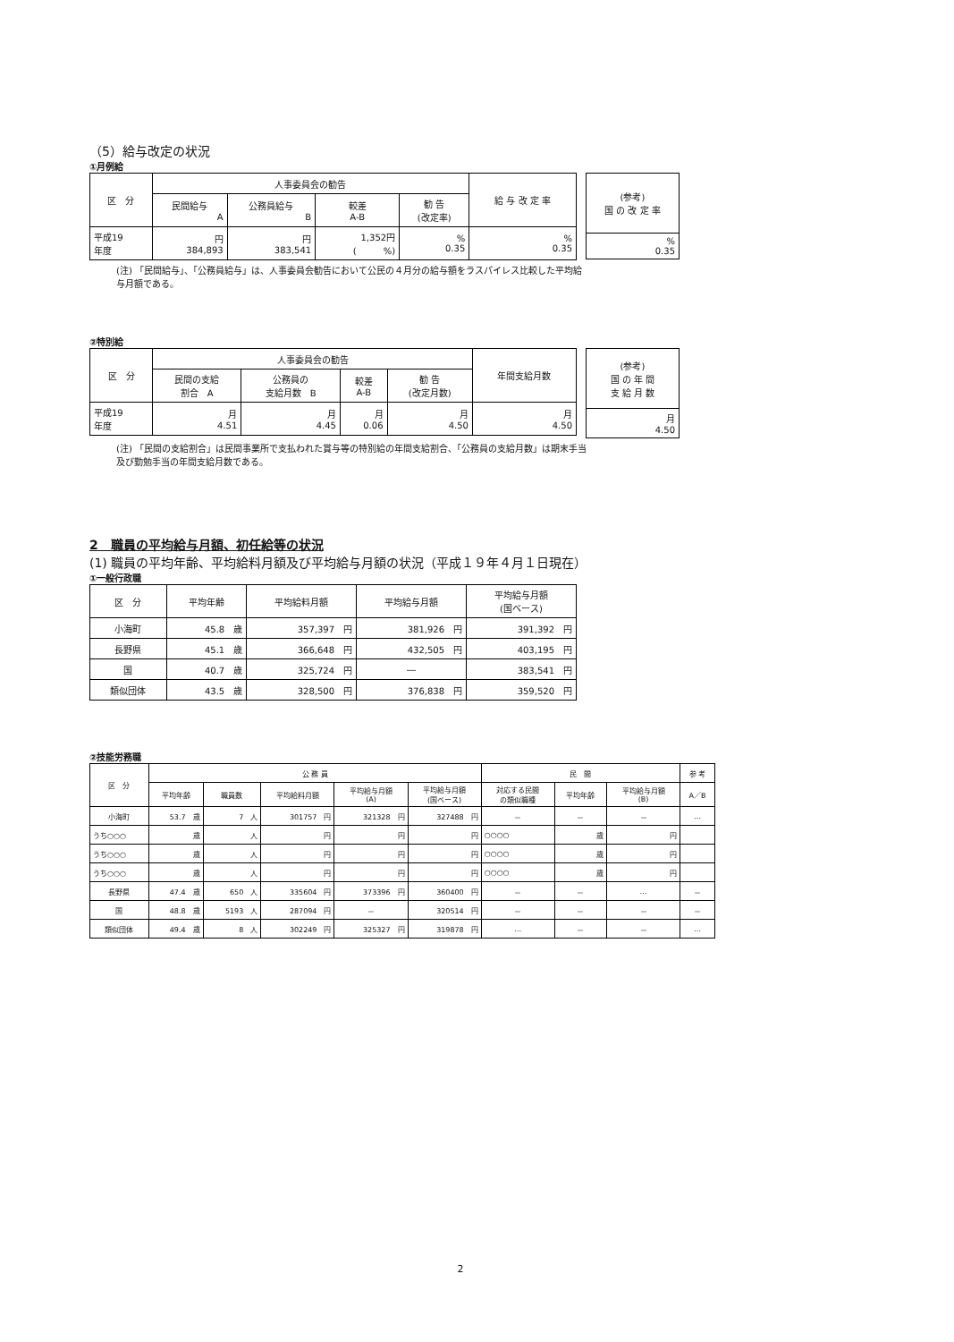（5）給与改定の状況
①月例給
| 区 分 | 人事委員会の勧告 | | | | 給 与 改 定 率 |
| --- | --- | --- | --- | --- | --- |
| | 民間給与 A | 公務員給与 B | 較差 A-B | 勧 告 (改定率) | |
| 平成19 年度 | 円 384,893 | 円 383,541 | 1,352円 ( %) | % 0.35 | % 0.35 |
| (参考) 国 の 改 定 率 |
| --- |
| % 0.35 |
(注) 「民間給与」、「公務員給与」は、人事委員会勧告において公民の４月分の給与額をラスパイレス比較した平均給与月額である。
②特別給
| 区 分 | 人事委員会の勧告 | | | | 年間支給月数 |
| --- | --- | --- | --- | --- | --- |
| | 民間の支給 割合 A | 公務員の 支給月数 B | 較差 A-B | 勧 告 (改定月数) | |
| 平成19 年度 | 月 4.51 | 月 4.45 | 月 0.06 | 月 4.50 | 月 4.50 |
| (参考) 国 の 年 間 支 給 月 数 |
| --- |
| 月 4.50 |
(注) 「民間の支給割合」は民間事業所で支払われた賞与等の特別給の年間支給割合、「公務員の支給月数」は期末手当及び勤勉手当の年間支給月数である。
2　職員の平均給与月額、初任給等の状況
(1) 職員の平均年齢、平均給料月額及び平均給与月額の状況（平成１９年４月１日現在）
①一般行政職
| 区 分 | 平均年齢 | 平均給料月額 | 平均給与月額 | 平均給与月額 (国ベース) |
| --- | --- | --- | --- | --- |
| 小海町 | 45.8 歳 | 357,397 円 | 381,926 円 | 391,392 円 |
| 長野県 | 45.1 歳 | 366,648 円 | 432,505 円 | 403,195 円 |
| 国 | 40.7 歳 | 325,724 円 | ― | 383,541 円 |
| 類似団体 | 43.5 歳 | 328,500 円 | 376,838 円 | 359,520 円 |
②技能労務職
| 区 分 | 公 務 員 | | | | | 民 間 | | | 参 考 |
| --- | --- | --- | --- | --- | --- | --- | --- | --- | --- |
| | 平均年齢 | 職員数 | 平均給料月額 | 平均給与月額 (A) | 平均給与月額 (国ベース) | 対応する民間 の類似職種 | 平均年齢 | 平均給与月額 (B) | A／B |
| 小海町 | 53.7 歳 | 7 人 | 301757 円 | 321328 円 | 327488 円 | － | － | － | … |
| うち○○○ | 歳 | 人 | 円 | 円 | 円 | ○○○○ | 歳 | 円 | |
| うち○○○ | 歳 | 人 | 円 | 円 | 円 | ○○○○ | 歳 | 円 | |
| うち○○○ | 歳 | 人 | 円 | 円 | 円 | ○○○○ | 歳 | 円 | |
| 長野県 | 47.4 歳 | 650 人 | 335604 円 | 373396 円 | 360400 円 | － | － | … | － |
| 国 | 48.8 歳 | 5193 人 | 287094 円 | － | 320514 円 | － | － | － | － |
| 類似団体 | 49.4 歳 | 8 人 | 302249 円 | 325327 円 | 319878 円 | … | － | － | … |
2